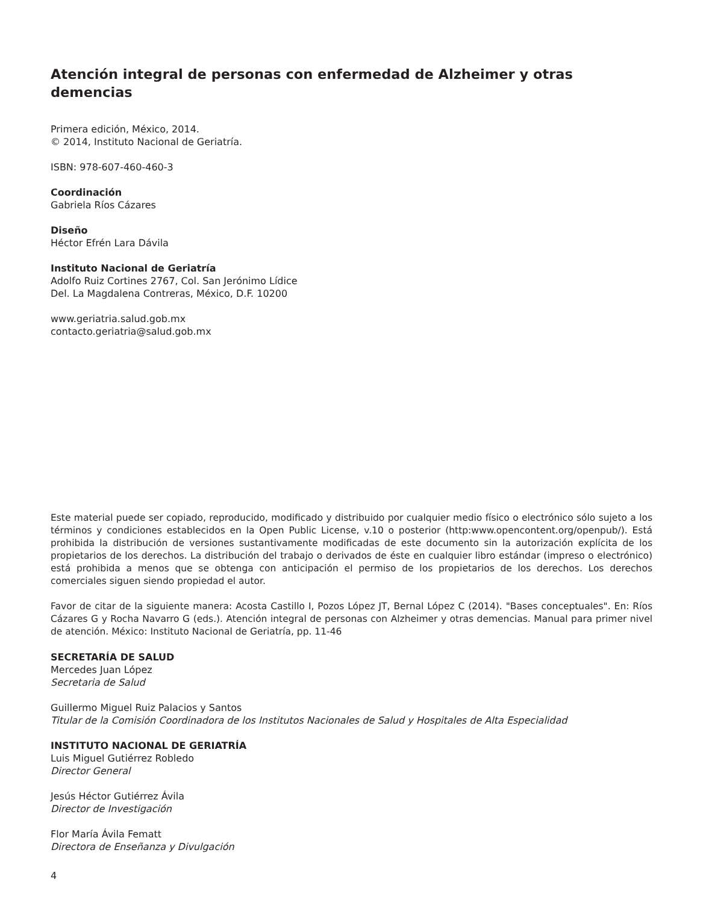Atención integral de personas con enfermedad de Alzheimer y otras demencias
Primera edición, México, 2014.
© 2014, Instituto Nacional de Geriatría.
ISBN: 978-607-460-460-3
Coordinación
Gabriela Ríos Cázares
Diseño
Héctor Efrén Lara Dávila
Instituto Nacional de Geriatría
Adolfo Ruiz Cortines 2767, Col. San Jerónimo Lídice
Del. La Magdalena Contreras, México, D.F. 10200
www.geriatria.salud.gob.mx
contacto.geriatria@salud.gob.mx
Este material puede ser copiado, reproducido, modificado y distribuido por cualquier medio físico o electrónico sólo sujeto a los términos y condiciones establecidos en la Open Public License, v.10 o posterior (http:www.opencontent.org/openpub/). Está prohibida la distribución de versiones sustantivamente modificadas de este documento sin la autorización explícita de los propietarios de los derechos. La distribución del trabajo o derivados de éste en cualquier libro estándar (impreso o electrónico) está prohibida a menos que se obtenga con anticipación el permiso de los propietarios de los derechos. Los derechos comerciales siguen siendo propiedad el autor.
Favor de citar de la siguiente manera: Acosta Castillo I, Pozos López JT, Bernal López C (2014). "Bases conceptuales". En: Ríos Cázares G y Rocha Navarro G (eds.). Atención integral de personas con Alzheimer y otras demencias. Manual para primer nivel de atención. México: Instituto Nacional de Geriatría, pp. 11-46
SECRETARÍA DE SALUD
Mercedes Juan López
Secretaria de Salud
Guillermo Miguel Ruiz Palacios y Santos
Titular de la Comisión Coordinadora de los Institutos Nacionales de Salud y Hospitales de Alta Especialidad
INSTITUTO NACIONAL DE GERIATRÍA
Luis Miguel Gutiérrez Robledo
Director General
Jesús Héctor Gutiérrez Ávila
Director de Investigación
Flor María Ávila Fematt
Directora de Enseñanza y Divulgación
4